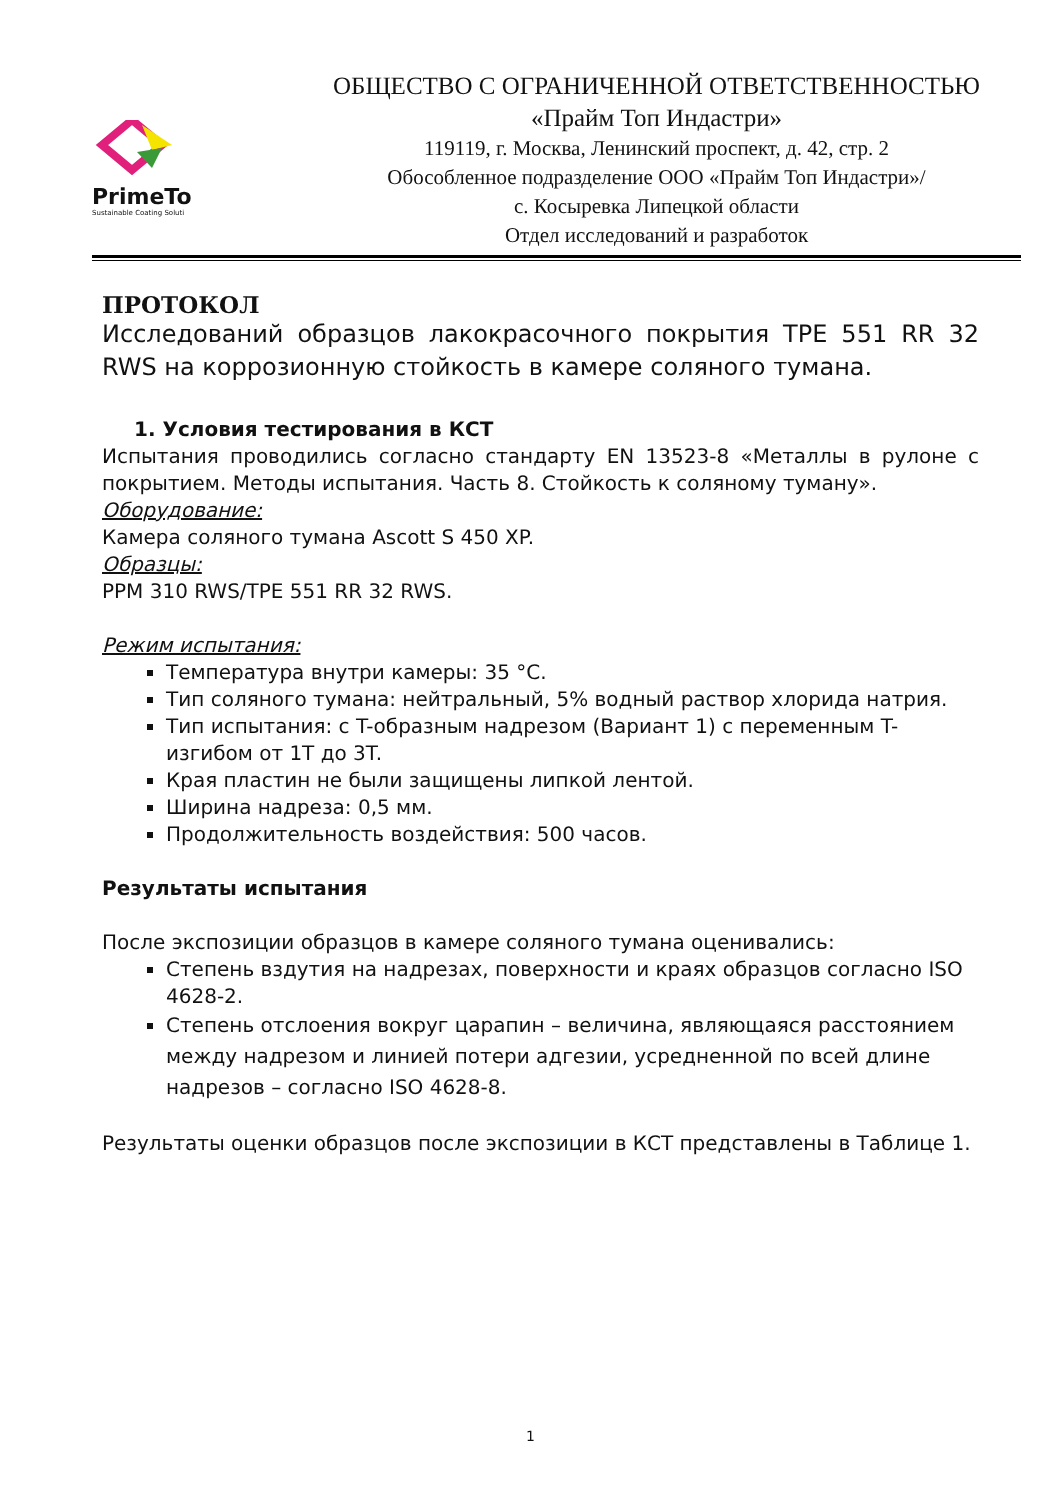PrimeTo
Sustainable Coating Soluti
ОБЩЕСТВО С ОГРАНИЧЕННОЙ ОТВЕТСТВЕННОСТЬЮ
«Прайм Топ Индастри»
119119, г. Москва, Ленинский проспект, д. 42, стр. 2
Обособленное подразделение ООО «Прайм Топ Индастри»/
с. Косыревка Липецкой области
Отдел исследований и разработок
ПРОТОКОЛ
Исследований образцов лакокрасочного покрытия TPE 551 RR 32 RWS на коррозионную стойкость в камере соляного тумана.
1. Условия тестирования в КСТ
Испытания проводились согласно стандарту EN 13523-8 «Металлы в рулоне с покрытием. Методы испытания. Часть 8. Стойкость к соляному туману».
Оборудование:
Камера соляного тумана Ascott S 450 XP.
Образцы:
PPM 310 RWS/TPE 551 RR 32 RWS.
Режим испытания:
Температура внутри камеры: 35 °C.
Тип соляного тумана: нейтральный, 5% водный раствор хлорида натрия.
Тип испытания: с T-образным надрезом (Вариант 1) с переменным T-изгибом от 1T до 3T.
Края пластин не были защищены липкой лентой.
Ширина надреза: 0,5 мм.
Продолжительность воздействия: 500 часов.
Результаты испытания
После экспозиции образцов в камере соляного тумана оценивались:
Степень вздутия на надрезах, поверхности и краях образцов согласно ISO 4628-2.
Степень отслоения вокруг царапин – величина, являющаяся расстоянием между надрезом и линией потери адгезии, усредненной по всей длине надрезов – согласно ISO 4628-8.
Результаты оценки образцов после экспозиции в КСТ представлены в Таблице 1.
1